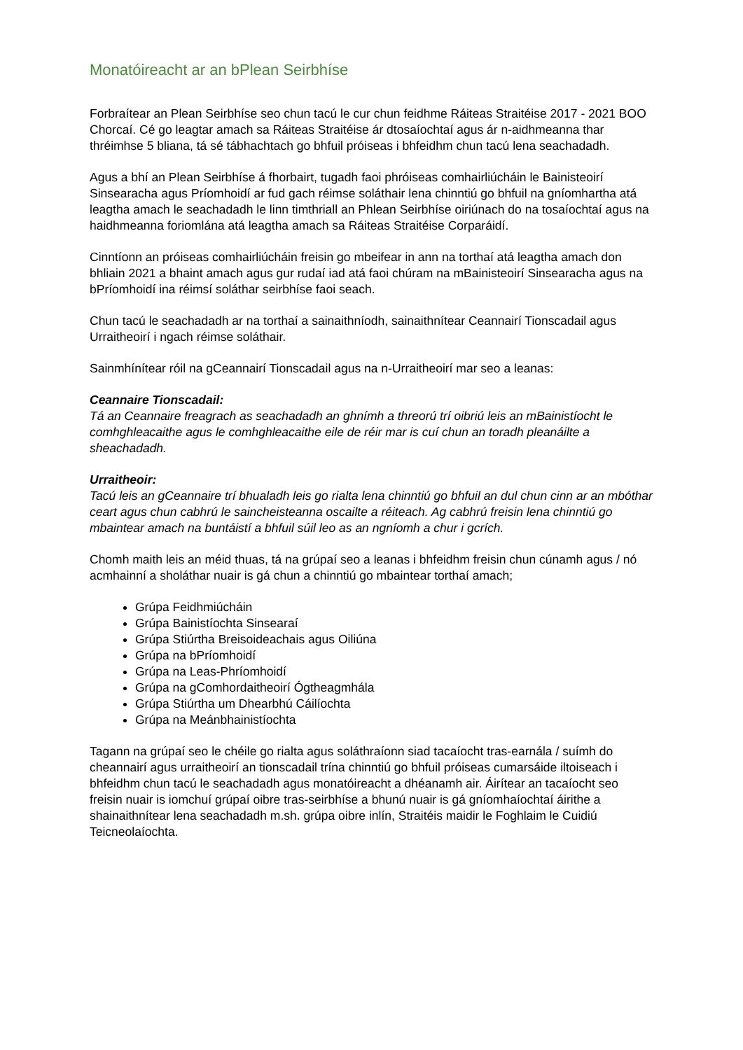Monatóireacht ar an bPlean Seirbhíse
Forbraítear an Plean Seirbhíse seo chun tacú le cur chun feidhme Ráiteas Straitéise 2017 - 2021 BOO Chorcaí. Cé go leagtar amach sa Ráiteas Straitéise ár dtosaíochtaí agus ár n-aidhmeanna thar thréimhse 5 bliana, tá sé tábhachtach go bhfuil próiseas i bhfeidhm chun tacú lena seachadadh.
Agus a bhí an Plean Seirbhíse á fhorbairt, tugadh faoi phróiseas comhairliúcháin le Bainisteoirí Sinsearacha agus Príomhoidí ar fud gach réimse soláthair lena chinntiú go bhfuil na gníomhartha atá leagtha amach le seachadadh le linn timthriall an Phlean Seirbhíse oiriúnach do na tosaíochtaí agus na haidhmeanna foriomlána atá leagtha amach sa Ráiteas Straitéise Corparáidí.
Cinntíonn an próiseas comhairliúcháin freisin go mbeifear in ann na torthaí atá leagtha amach don bhliain 2021 a bhaint amach agus gur rudaí iad atá faoi chúram na mBainisteoirí Sinsearacha agus na bPríomhoidí ina réimsí soláthar seirbhíse faoi seach.
Chun tacú le seachadadh ar na torthaí a sainaithníodh, sainaithnítear Ceannairí Tionscadail agus Urraitheoirí i ngach réimse soláthair.
Sainmhínítear róil na gCeannairí Tionscadail agus na n-Urraitheoirí mar seo a leanas:
Ceannaire Tionscadail:
Tá an Ceannaire freagrach as seachadadh an ghnímh a threorú trí oibriú leis an mBainistíocht le comhghleacaithe agus le comhghleacaithe eile de réir mar is cuí chun an toradh pleanáilte a sheachadadh.
Urraitheoir:
Tacú leis an gCeannaire trí bhualadh leis go rialta lena chinntiú go bhfuil an dul chun cinn ar an mbóthar ceart agus chun cabhrú le saincheisteanna oscailte a réiteach. Ag cabhrú freisin lena chinntiú go mbaintear amach na buntáistí a bhfuil súil leo as an ngníomh a chur i gcrích.
Chomh maith leis an méid thuas, tá na grúpaí seo a leanas i bhfeidhm freisin chun cúnamh agus / nó acmhainní a sholáthar nuair is gá chun a chinntiú go mbaintear torthaí amach;
Grúpa Feidhmiúcháin
Grúpa Bainistíochta Sinsearaí
Grúpa Stiúrtha Breisoideachais agus Oiliúna
Grúpa na bPríomhoidí
Grúpa na Leas-Phríomhoidí
Grúpa na gComhordaitheoirí Ógtheagmhála
Grúpa Stiúrtha um Dhearbhú Cáilíochta
Grúpa na Meánbhainistíochta
Tagann na grúpaí seo le chéile go rialta agus soláthraíonn siad tacaíocht tras-earnála / suímh do cheannairí agus urraitheoirí an tionscadail trína chinntiú go bhfuil próiseas cumarsáide iltoiseach i bhfeidhm chun tacú le seachadadh agus monatóireacht a dhéanamh air. Áirítear an tacaíocht seo freisin nuair is iomchuí grúpaí oibre tras-seirbhíse a bhunú nuair is gá gníomhaíochtaí áirithe a shainaithnítear lena seachadadh m.sh. grúpa oibre inlín, Straitéis maidir le Foghlaim le Cuidiú Teicneolaíochta.